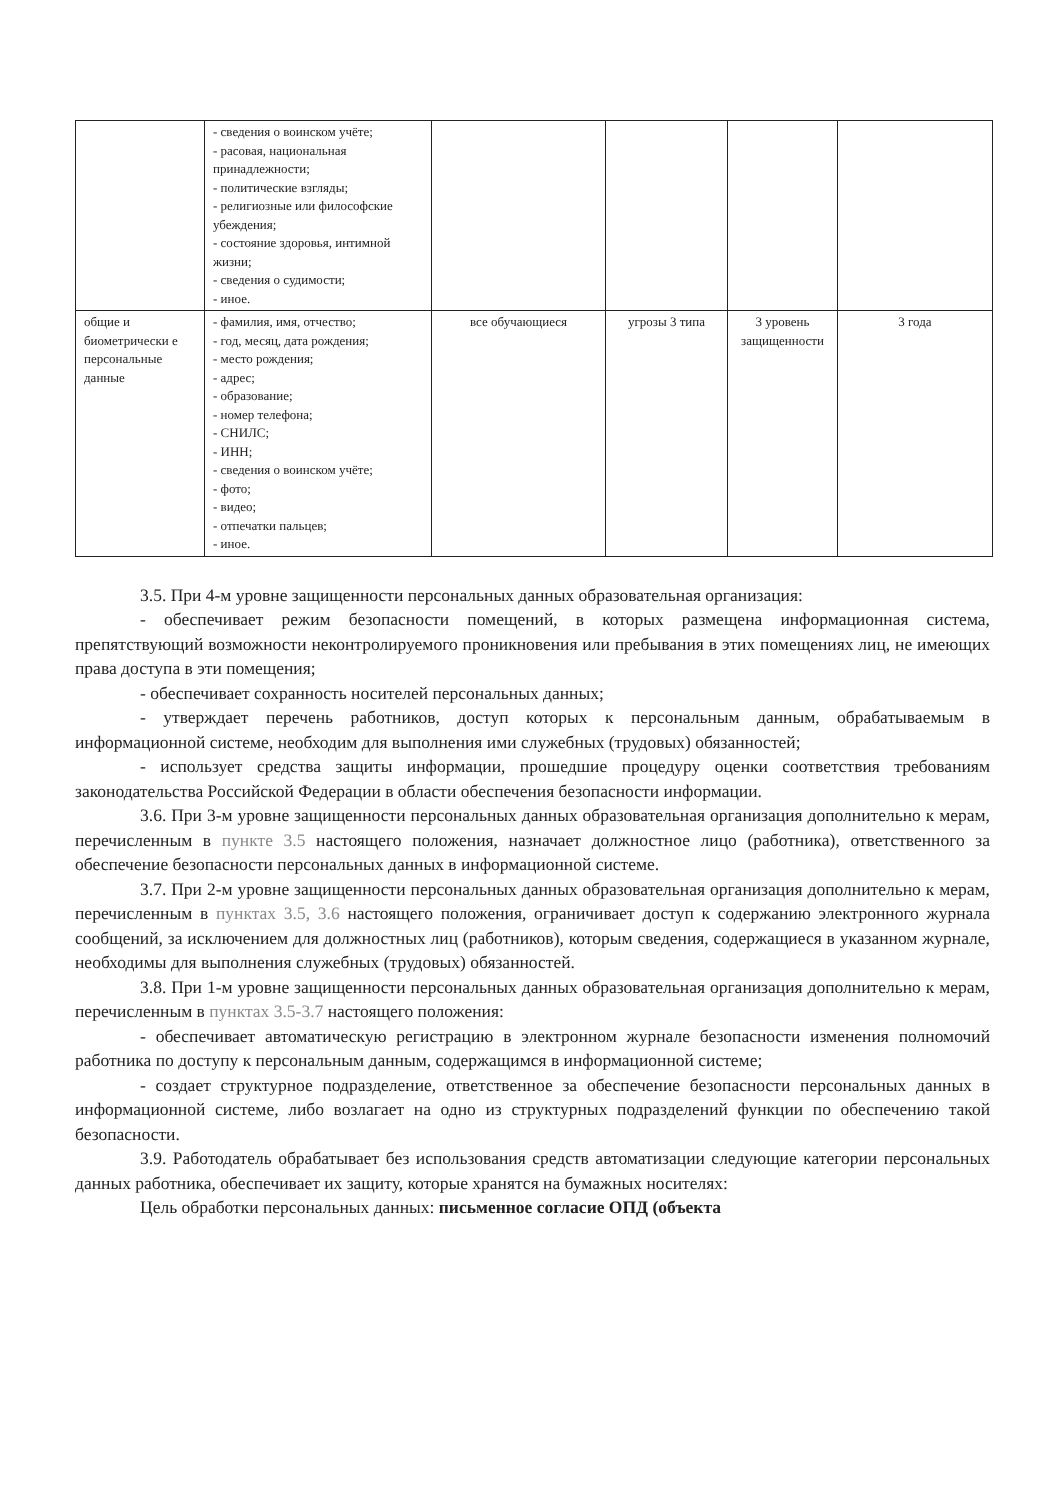| | - сведения о воинском учёте; - расовая, национальная принадлежности; - политические взгляды; - религиозные или философские убеждения; - состояние здоровья, интимной жизни; - сведения о судимости; - иное. | | | | |
| общие и биометрически е персональные данные | - фамилия, имя, отчество; - год, месяц, дата рождения; - место рождения; - адрес; - образование; - номер телефона; - СНИЛС; - ИНН; - сведения о воинском учёте; - фото; - видео; - отпечатки пальцев; - иное. | все обучающиеся | угрозы 3 типа | 3 уровень защищенности | 3 года |
3.5. При 4-м уровне защищенности персональных данных образовательная организация:
- обеспечивает режим безопасности помещений, в которых размещена информационная система, препятствующий возможности неконтролируемого проникновения или пребывания в этих помещениях лиц, не имеющих права доступа в эти помещения;
- обеспечивает сохранность носителей персональных данных;
- утверждает перечень работников, доступ которых к персональным данным, обрабатываемым в информационной системе, необходим для выполнения ими служебных (трудовых) обязанностей;
- использует средства защиты информации, прошедшие процедуру оценки соответствия требованиям законодательства Российской Федерации в области обеспечения безопасности информации.
3.6. При 3-м уровне защищенности персональных данных образовательная организация дополнительно к мерам, перечисленным в пункте 3.5 настоящего положения, назначает должностное лицо (работника), ответственного за обеспечение безопасности персональных данных в информационной системе.
3.7. При 2-м уровне защищенности персональных данных образовательная организация дополнительно к мерам, перечисленным в пунктах 3.5, 3.6 настоящего положения, ограничивает доступ к содержанию электронного журнала сообщений, за исключением для должностных лиц (работников), которым сведения, содержащиеся в указанном журнале, необходимы для выполнения служебных (трудовых) обязанностей.
3.8. При 1-м уровне защищенности персональных данных образовательная организация дополнительно к мерам, перечисленным в пунктах 3.5-3.7 настоящего положения:
- обеспечивает автоматическую регистрацию в электронном журнале безопасности изменения полномочий работника по доступу к персональным данным, содержащимся в информационной системе;
- создает структурное подразделение, ответственное за обеспечение безопасности персональных данных в информационной системе, либо возлагает на одно из структурных подразделений функции по обеспечению такой безопасности.
3.9. Работодатель обрабатывает без использования средств автоматизации следующие категории персональных данных работника, обеспечивает их защиту, которые хранятся на бумажных носителях:
Цель обработки персональных данных: письменное согласие ОПД (объекта